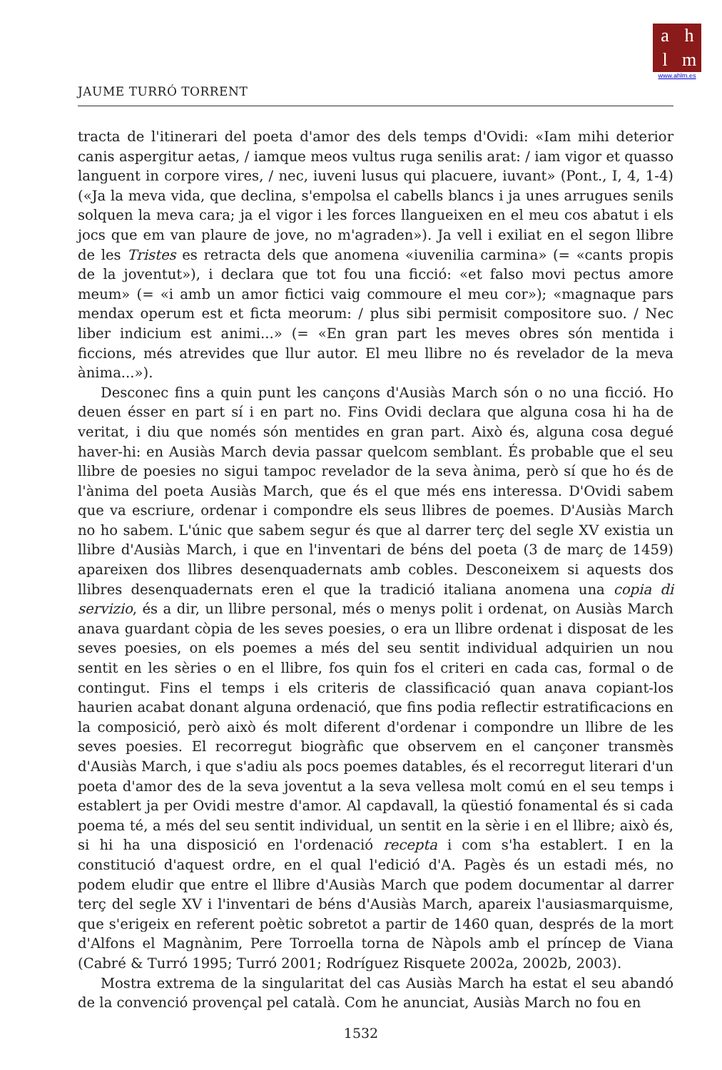ahlm
www.ahlm.es
JAUME TURRÓ TORRENT
tracta de l'itinerari del poeta d'amor des dels temps d'Ovidi: «Iam mihi deterior canis aspergitur aetas, / iamque meos vultus ruga senilis arat: / iam vigor et quasso languent in corpore vires, / nec, iuveni lusus qui placuere, iuvant» (Pont., I, 4, 1-4) («Ja la meva vida, que declina, s'empolsa el cabells blancs i ja unes arrugues senils solquen la meva cara; ja el vigor i les forces llangueixen en el meu cos abatut i els jocs que em van plaure de jove, no m'agraden»). Ja vell i exiliat en el segon llibre de les Tristes es retracta dels que anomena «iuvenilia carmina» (= «cants propis de la joventut»), i declara que tot fou una ficció: «et falso movi pectus amore meum» (= «i amb un amor fictici vaig commoure el meu cor»); «magnaque pars mendax operum est et ficta meorum: / plus sibi permisit compositore suo. / Nec liber indicium est animi...» (= «En gran part les meves obres són mentida i ficcions, més atrevides que llur autor. El meu llibre no és revelador de la meva ànima...»).
Desconec fins a quin punt les cançons d'Ausiàs March són o no una ficció. Ho deuen ésser en part sí i en part no. Fins Ovidi declara que alguna cosa hi ha de veritat, i diu que només són mentides en gran part. Això és, alguna cosa degué haver-hi: en Ausiàs March devia passar quelcom semblant. És probable que el seu llibre de poesies no sigui tampoc revelador de la seva ànima, però sí que ho és de l'ànima del poeta Ausiàs March, que és el que més ens interessa. D'Ovidi sabem que va escriure, ordenar i compondre els seus llibres de poemes. D'Ausiàs March no ho sabem. L'únic que sabem segur és que al darrer terç del segle XV existia un llibre d'Ausiàs March, i que en l'inventari de béns del poeta (3 de març de 1459) apareixen dos llibres desenquadernats amb cobles. Desconeixem si aquests dos llibres desenquadernats eren el que la tradició italiana anomena una copia di servizio, és a dir, un llibre personal, més o menys polit i ordenat, on Ausiàs March anava guardant còpia de les seves poesies, o era un llibre ordenat i disposat de les seves poesies, on els poemes a més del seu sentit individual adquirien un nou sentit en les sèries o en el llibre, fos quin fos el criteri en cada cas, formal o de contingut. Fins el temps i els criteris de classificació quan anava copiant-los haurien acabat donant alguna ordenació, que fins podia reflectir estratificacions en la composició, però això és molt diferent d'ordenar i compondre un llibre de les seves poesies. El recorregut biogràfic que observem en el cançoner transmès d'Ausiàs March, i que s'adiu als pocs poemes datables, és el recorregut literari d'un poeta d'amor des de la seva joventut a la seva vellesa molt comú en el seu temps i establert ja per Ovidi mestre d'amor. Al capdavall, la qüestió fonamental és si cada poema té, a més del seu sentit individual, un sentit en la sèrie i en el llibre; això és, si hi ha una disposició en l'ordenació recepta i com s'ha establert. I en la constitució d'aquest ordre, en el qual l'edició d'A. Pagès és un estadi més, no podem eludir que entre el llibre d'Ausiàs March que podem documentar al darrer terç del segle XV i l'inventari de béns d'Ausiàs March, apareix l'ausiasmarquisme, que s'erigeix en referent poètic sobretot a partir de 1460 quan, després de la mort d'Alfons el Magnànim, Pere Torroella torna de Nàpols amb el príncep de Viana (Cabré & Turró 1995; Turró 2001; Rodríguez Risquete 2002a, 2002b, 2003).
Mostra extrema de la singularitat del cas Ausiàs March ha estat el seu abandó de la convenció provençal pel català. Com he anunciat, Ausiàs March no fou en
1532